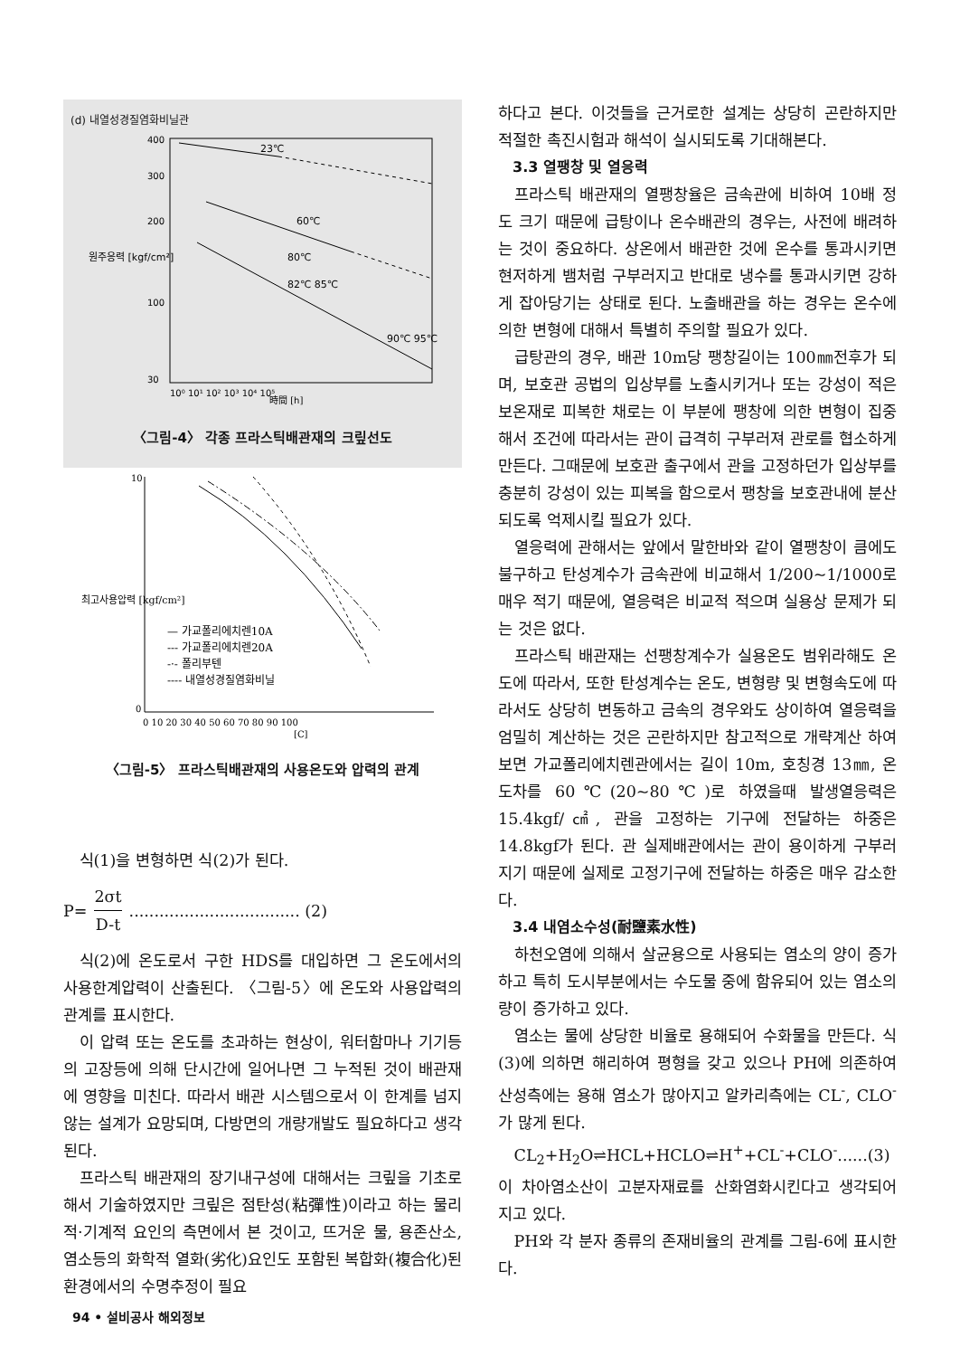(d) 내열성경질염화비닐관
원주응력 [kgf/cm²]
400
300
200
100
30
23℃
60℃
80℃
82℃ 85℃
90℃ 95℃
10⁰ 10¹ 10² 10³ 10⁴ 10⁵
時間 [h]
〈그림-4〉 각종 프라스틱배관재의 크맆선도
최고사용압력 [kgf/cm²]
10
0
— 가교폴리에치렌10A
--- 가교폴리에치렌20A
-·- 폴리부텐
---- 내열성경질염화비닐
0 10 20 30 40 50 60 70 80 90 100
[C]
〈그림-5〉 프라스틱배관재의 사용온도와 압력의 관계
식(1)을 변형하면 식(2)가 된다.
P= 2σt D-t.................................. (2)
식(2)에 온도로서 구한 HDS를 대입하면 그 온도에서의 사용한계압력이 산출된다. 〈그림-5〉에 온도와 사용압력의 관계를 표시한다.
이 압력 또는 온도를 초과하는 현상이, 워터함마나 기기등의 고장등에 의해 단시간에 일어나면 그 누적된 것이 배관재에 영향을 미친다. 따라서 배관 시스템으로서 이 한계를 넘지 않는 설계가 요망되며, 다방면의 개량개발도 필요하다고 생각된다.
프라스틱 배관재의 장기내구성에 대해서는 크맆을 기초로 해서 기술하였지만 크맆은 점탄성(粘彈性)이라고 하는 물리적·기계적 요인의 측면에서 본 것이고, 뜨거운 물, 용존산소, 염소등의 화학적 열화(劣化)요인도 포함된 복합화(複合化)된 환경에서의 수명추정이 필요
하다고 본다. 이것들을 근거로한 설계는 상당히 곤란하지만 적절한 촉진시험과 해석이 실시되도록 기대해본다.
3.3 열팽창 및 열응력
프라스틱 배관재의 열팽창율은 금속관에 비하여 10배 정도 크기 때문에 급탕이나 온수배관의 경우는, 사전에 배려하는 것이 중요하다. 상온에서 배관한 것에 온수를 통과시키면 현저하게 뱀처럼 구부러지고 반대로 냉수를 통과시키면 강하게 잡아당기는 상태로 된다. 노출배관을 하는 경우는 온수에 의한 변형에 대해서 특별히 주의할 필요가 있다.
급탕관의 경우, 배관 10m당 팽창길이는 100㎜전후가 되며, 보호관 공법의 입상부를 노출시키거나 또는 강성이 적은 보온재로 피복한 채로는 이 부분에 팽창에 의한 변형이 집중해서 조건에 따라서는 관이 급격히 구부러져 관로를 협소하게 만든다. 그때문에 보호관 출구에서 관을 고정하던가 입상부를 충분히 강성이 있는 피복을 함으로서 팽창을 보호관내에 분산되도록 억제시킬 필요가 있다.
열응력에 관해서는 앞에서 말한바와 같이 열팽창이 큼에도 불구하고 탄성계수가 금속관에 비교해서 1/200~1/1000로 매우 적기 때문에, 열응력은 비교적 적으며 실용상 문제가 되는 것은 없다.
프라스틱 배관재는 선팽창계수가 실용온도 범위라해도 온도에 따라서, 또한 탄성계수는 온도, 변형량 및 변형속도에 따라서도 상당히 변동하고 금속의 경우와도 상이하여 열응력을 엄밀히 계산하는 것은 곤란하지만 참고적으로 개략계산 하여 보면 가교폴리에치렌관에서는 길이 10m, 호칭경 13㎜, 온도차를 60℃(20~80℃)로 하였을때 발생열응력은 15.4kgf/㎠, 관을 고정하는 기구에 전달하는 하중은 14.8kgf가 된다. 관 실제배관에서는 관이 용이하게 구부러지기 때문에 실제로 고정기구에 전달하는 하중은 매우 감소한다.
3.4 내염소수성(耐鹽素水性)
하천오염에 의해서 살균용으로 사용되는 염소의 양이 증가하고 특히 도시부분에서는 수도물 중에 함유되어 있는 염소의 량이 증가하고 있다.
염소는 물에 상당한 비율로 용해되어 수화물을 만든다. 식(3)에 의하면 해리하여 평형을 갖고 있으나 PH에 의존하여 산성측에는 용해 염소가 많아지고 알카리측에는 CL<sup>-</sup>, CLO<sup>-</sup>가 많게 된다.
CL<sub>2</sub>+H<sub>2</sub>O⇌HCL+HCLO⇌H<sup>+</sup>+CL<sup>-</sup>+CLO<sup>-</sup>......(3)
이 차아염소산이 고분자재료를 산화염화시킨다고 생각되어 지고 있다.
PH와 각 분자 종류의 존재비율의 관계를 그림-6에 표시한다.
94 • 설비공사 해외정보